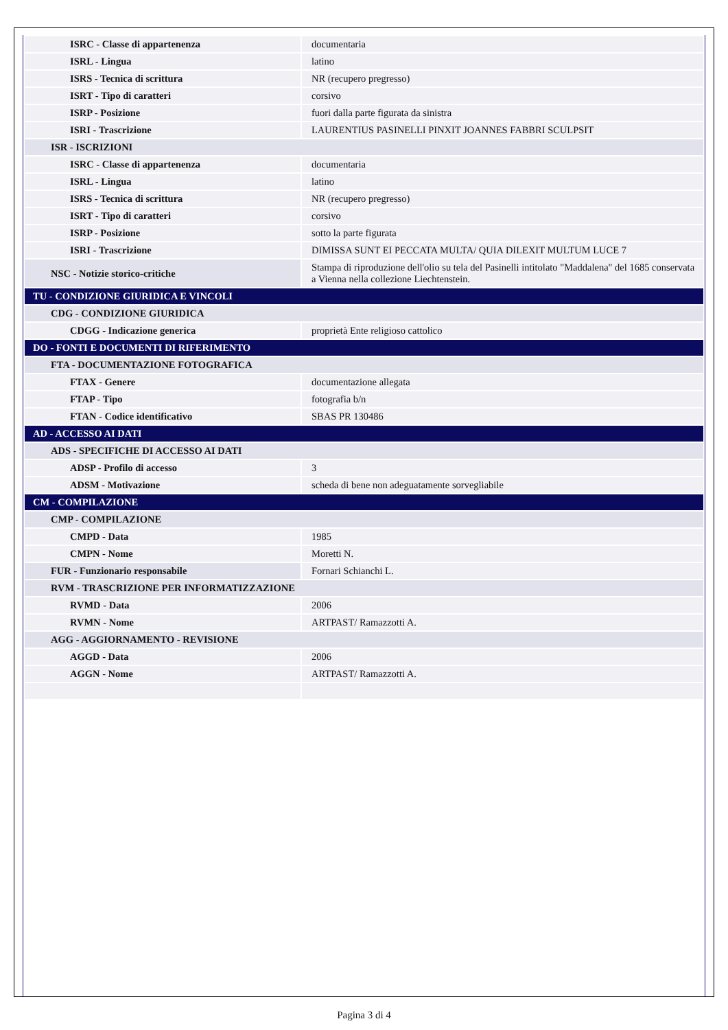| ISRC - Classe di appartenenza | documentaria |
| ISRL - Lingua | latino |
| ISRS - Tecnica di scrittura | NR (recupero pregresso) |
| ISRT - Tipo di caratteri | corsivo |
| ISRP - Posizione | fuori dalla parte figurata da sinistra |
| ISRI - Trascrizione | LAURENTIUS PASINELLI PINXIT JOANNES FABBRI SCULPSIT |
| ISR - ISCRIZIONI | |
| ISRC - Classe di appartenenza | documentaria |
| ISRL - Lingua | latino |
| ISRS - Tecnica di scrittura | NR (recupero pregresso) |
| ISRT - Tipo di caratteri | corsivo |
| ISRP - Posizione | sotto la parte figurata |
| ISRI - Trascrizione | DIMISSA SUNT EI PECCATA MULTA/ QUIA DILEXIT MULTUM LUCE 7 |
| NSC - Notizie storico-critiche | Stampa di riproduzione dell'olio su tela del Pasinelli intitolato "Maddalena" del 1685 conservata a Vienna nella collezione Liechtenstein. |
| TU - CONDIZIONE GIURIDICA E VINCOLI | |
| CDG - CONDIZIONE GIURIDICA | |
| CDGG - Indicazione generica | proprietà Ente religioso cattolico |
| DO - FONTI E DOCUMENTI DI RIFERIMENTO | |
| FTA - DOCUMENTAZIONE FOTOGRAFICA | |
| FTAX - Genere | documentazione allegata |
| FTAP - Tipo | fotografia b/n |
| FTAN - Codice identificativo | SBAS PR 130486 |
| AD - ACCESSO AI DATI | |
| ADS - SPECIFICHE DI ACCESSO AI DATI | |
| ADSP - Profilo di accesso | 3 |
| ADSM - Motivazione | scheda di bene non adeguatamente sorvegliabile |
| CM - COMPILAZIONE | |
| CMP - COMPILAZIONE | |
| CMPD - Data | 1985 |
| CMPN - Nome | Moretti N. |
| FUR - Funzionario responsabile | Fornari Schianchi L. |
| RVM - TRASCRIZIONE PER INFORMATIZZAZIONE | |
| RVMD - Data | 2006 |
| RVMN - Nome | ARTPAST/ Ramazzotti A. |
| AGG - AGGIORNAMENTO - REVISIONE | |
| AGGD - Data | 2006 |
| AGGN - Nome | ARTPAST/ Ramazzotti A. |
Pagina 3 di 4